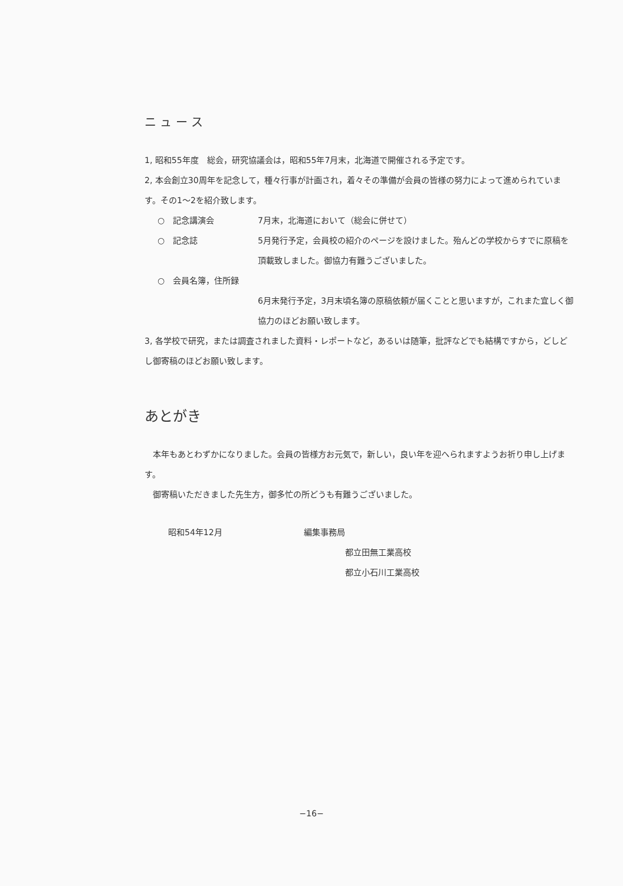ニ ュ ー ス
1, 昭和55年度　総会，研究協議会は，昭和55年7月末，北海道で開催される予定です。
2, 本会創立30周年を記念して，種々行事が計画され，着々その準備が会員の皆様の努力によって進められています。その1～2を紹介致します。
○　記念講演会 7月末，北海道において（総会に併せて）
○　記念誌 5月発行予定，会員校の紹介のページを設けました。殆んどの学校からすでに原稿を頂載致しました。御協力有難うございました。
○　会員名簿，住所録
6月末発行予定，3月末頃名簿の原稿依頼が届くことと思いますが，これまた宜しく御協力のほどお願い致します。
3, 各学校で研究，または調査されました資料・レポートなど，あるいは随筆，批評などでも結構ですから，どしどし御寄稿のほどお願い致します。
あとがき
　本年もあとわずかになりました。会員の皆様方お元気で，新しい，良い年を迎へられますようお祈り申し上げます。
　御寄稿いただきました先生方，御多忙の所どうも有難うございました。
昭和54年12月 編集事務局
都立田無工業高校
都立小石川工業高校
−16−